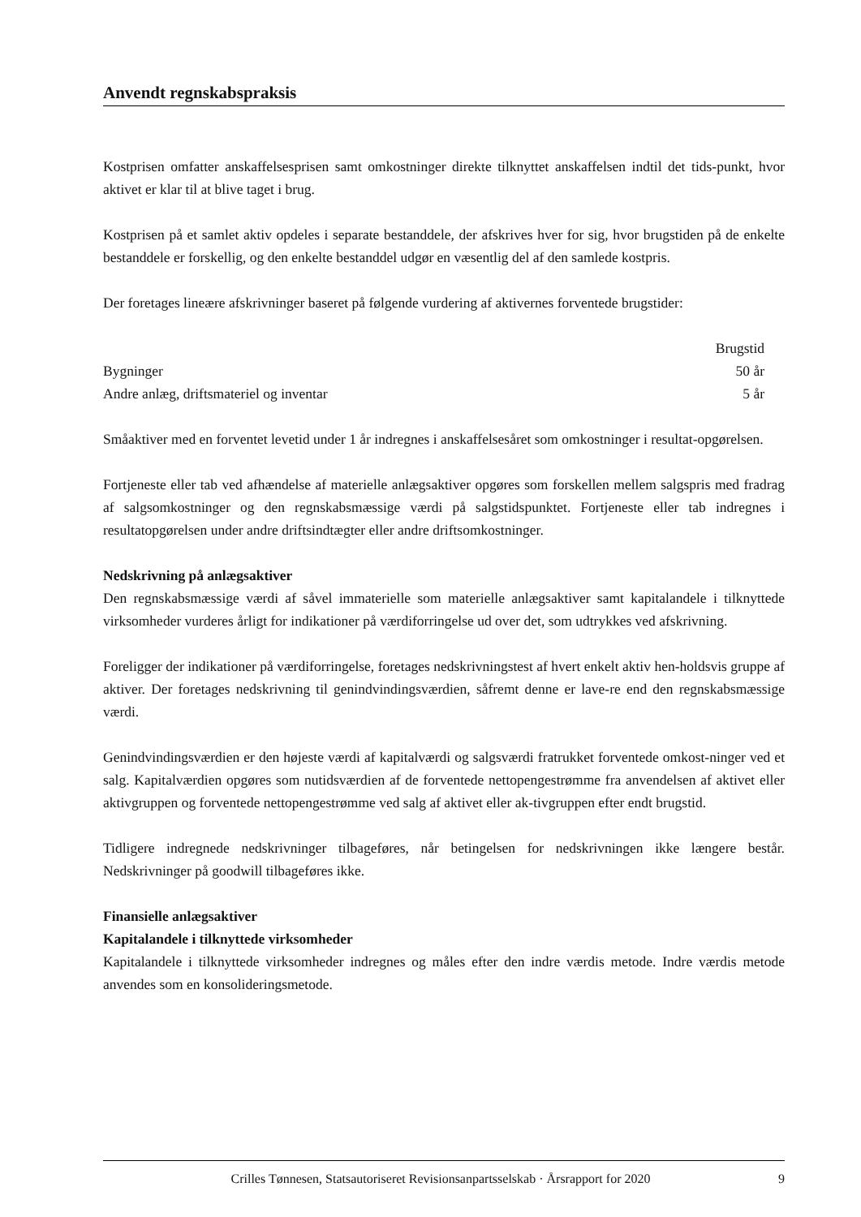Anvendt regnskabspraksis
Kostprisen omfatter anskaffelsesprisen samt omkostninger direkte tilknyttet anskaffelsen indtil det tids-punkt, hvor aktivet er klar til at blive taget i brug.
Kostprisen på et samlet aktiv opdeles i separate bestanddele, der afskrives hver for sig, hvor brugstiden på de enkelte bestanddele er forskellig, og den enkelte bestanddel udgør en væsentlig del af den samlede kostpris.
Der foretages lineære afskrivninger baseret på følgende vurdering af aktivernes forventede brugstider:
| | Brugstid |
| --- | --- |
| Bygninger | 50 år |
| Andre anlæg, driftsmateriel og inventar | 5 år |
Småaktiver med en forventet levetid under 1 år indregnes i anskaffelsesåret som omkostninger i resultat-opgørelsen.
Fortjeneste eller tab ved afhændelse af materielle anlægsaktiver opgøres som forskellen mellem salgspris med fradrag af salgsomkostninger og den regnskabsmæssige værdi på salgstidspunktet. Fortjeneste eller tab indregnes i resultatopgørelsen under andre driftsindtægter eller andre driftsomkostninger.
Nedskrivning på anlægsaktiver
Den regnskabsmæssige værdi af såvel immaterielle som materielle anlægsaktiver samt kapitalandele i tilknyttede virksomheder vurderes årligt for indikationer på værdiforringelse ud over det, som udtrykkes ved afskrivning.
Foreligger der indikationer på værdiforringelse, foretages nedskrivningstest af hvert enkelt aktiv hen-holdsvis gruppe af aktiver. Der foretages nedskrivning til genindvindingsværdien, såfremt denne er lave-re end den regnskabsmæssige værdi.
Genindvindingsværdien er den højeste værdi af kapitalværdi og salgsværdi fratrukket forventede omkost-ninger ved et salg. Kapitalværdien opgøres som nutidsværdien af de forventede nettopengestrømme fra anvendelsen af aktivet eller aktivgruppen og forventede nettopengestrømme ved salg af aktivet eller ak-tivgruppen efter endt brugstid.
Tidligere indregnede nedskrivninger tilbageføres, når betingelsen for nedskrivningen ikke længere består. Nedskrivninger på goodwill tilbageføres ikke.
Finansielle anlægsaktiver
Kapitalandele i tilknyttede virksomheder
Kapitalandele i tilknyttede virksomheder indregnes og måles efter den indre værdis metode. Indre værdis metode anvendes som en konsolideringsmetode.
Crilles Tønnesen, Statsautoriseret Revisionsanpartsselskab · Årsrapport for 2020 9